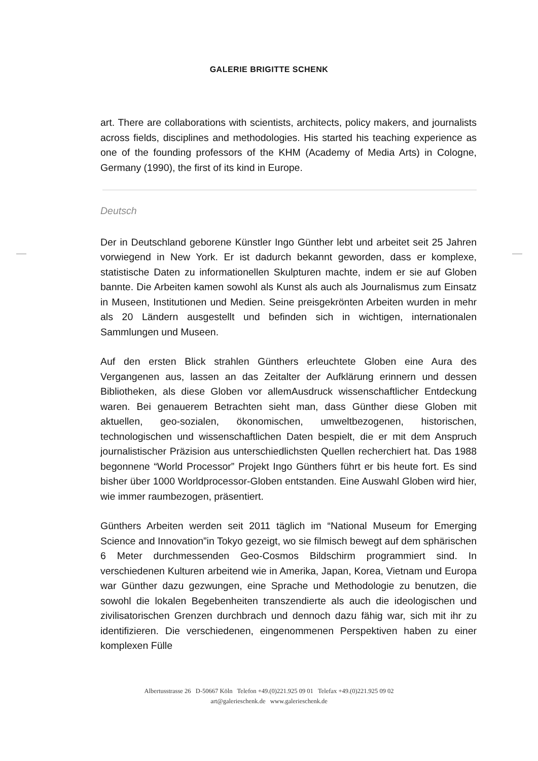GALERIE BRIGITTE SCHENK
art. There are collaborations with scientists, architects, policy makers, and journalists across fields, disciplines and methodologies. His started his teaching experience as one of the founding professors of the KHM (Academy of Media Arts) in Cologne, Germany (1990), the first of its kind in Europe.
Deutsch
Der in Deutschland geborene Künstler Ingo Günther lebt und arbeitet seit 25 Jahren vorwiegend in New York. Er ist dadurch bekannt geworden, dass er komplexe, statistische Daten zu informationellen Skulpturen machte, indem er sie auf Globen bannte. Die Arbeiten kamen sowohl als Kunst als auch als Journalismus zum Einsatz in Museen, Institutionen und Medien. Seine preisgekrönten Arbeiten wurden in mehr als 20 Ländern ausgestellt und befinden sich in wichtigen, internationalen Sammlungen und Museen.
Auf den ersten Blick strahlen Günthers erleuchtete Globen eine Aura des Vergangenen aus, lassen an das Zeitalter der Aufklärung erinnern und dessen Bibliotheken, als diese Globen vor allemAusdruck wissenschaftlicher Entdeckung waren. Bei genauerem Betrachten sieht man, dass Günther diese Globen mit aktuellen, geo-sozialen, ökonomischen, umweltbezogenen, historischen, technologischen und wissenschaftlichen Daten bespielt, die er mit dem Anspruch journalistischer Präzision aus unterschiedlichsten Quellen recherchiert hat. Das 1988 begonnene “World Processor” Projekt Ingo Günthers führt er bis heute fort. Es sind bisher über 1000 Worldprocessor-Globen entstanden. Eine Auswahl Globen wird hier, wie immer raumbezogen, präsentiert.
Günthers Arbeiten werden seit 2011 täglich im “National Museum for Emerging Science and Innovation”in Tokyo gezeigt, wo sie filmisch bewegt auf dem sphärischen 6 Meter durchmessenden Geo-Cosmos Bildschirm programmiert sind. In verschiedenen Kulturen arbeitend wie in Amerika, Japan, Korea, Vietnam und Europa war Günther dazu gezwungen, eine Sprache und Methodologie zu benutzen, die sowohl die lokalen Begebenheiten transzendierte als auch die ideologischen und zivilisatorischen Grenzen durchbrach und dennoch dazu fähig war, sich mit ihr zu identifizieren. Die verschiedenen, eingenommenen Perspektiven haben zu einer komplexen Fülle
Albertusstrasse 26 D-50667 Köln Telefon +49.(0)221.925 09 01 Telefax +49.(0)221.925 09 02
art@galerieschenk.de www.galerieschenk.de